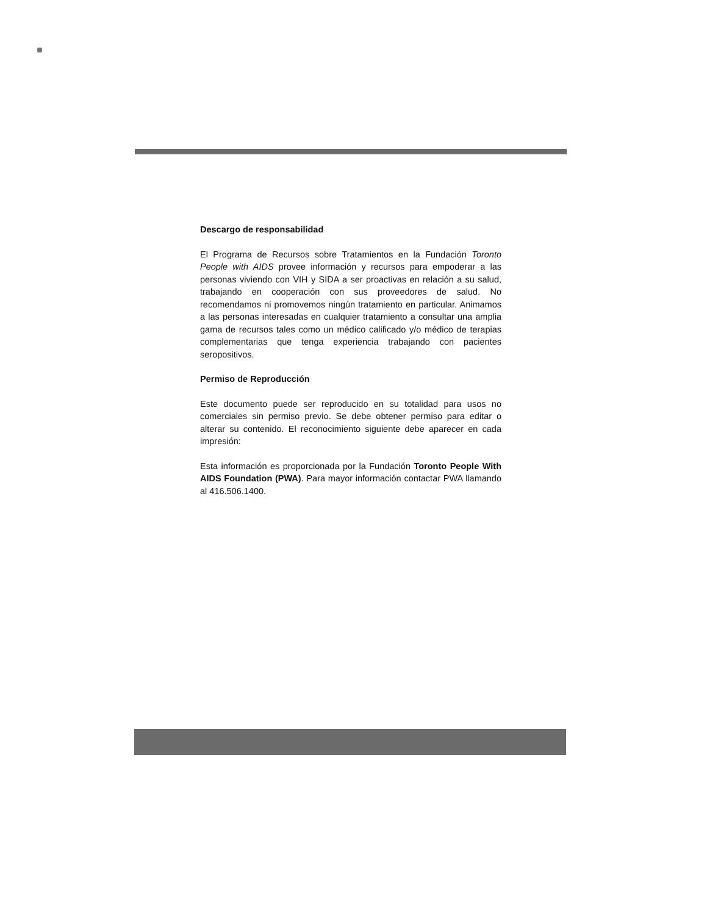Descargo de responsabilidad
El Programa de Recursos sobre Tratamientos en la Fundación Toronto People with AIDS provee información y recursos para empoderar a las personas viviendo con VIH y SIDA a ser proactivas en relación a su salud, trabajando en cooperación con sus proveedores de salud. No recomendamos ni promovemos ningún tratamiento en particular. Animamos a las personas interesadas en cualquier tratamiento a consultar una amplia gama de recursos tales como un médico calificado y/o médico de terapias complementarias que tenga experiencia trabajando con pacientes seropositivos.
Permiso de Reproducción
Este documento puede ser reproducido en su totalidad para usos no comerciales sin permiso previo. Se debe obtener permiso para editar o alterar su contenido. El reconocimiento siguiente debe aparecer en cada impresión:
Esta información es proporcionada por la Fundación Toronto People With AIDS Foundation (PWA). Para mayor información contactar PWA llamando al 416.506.1400.